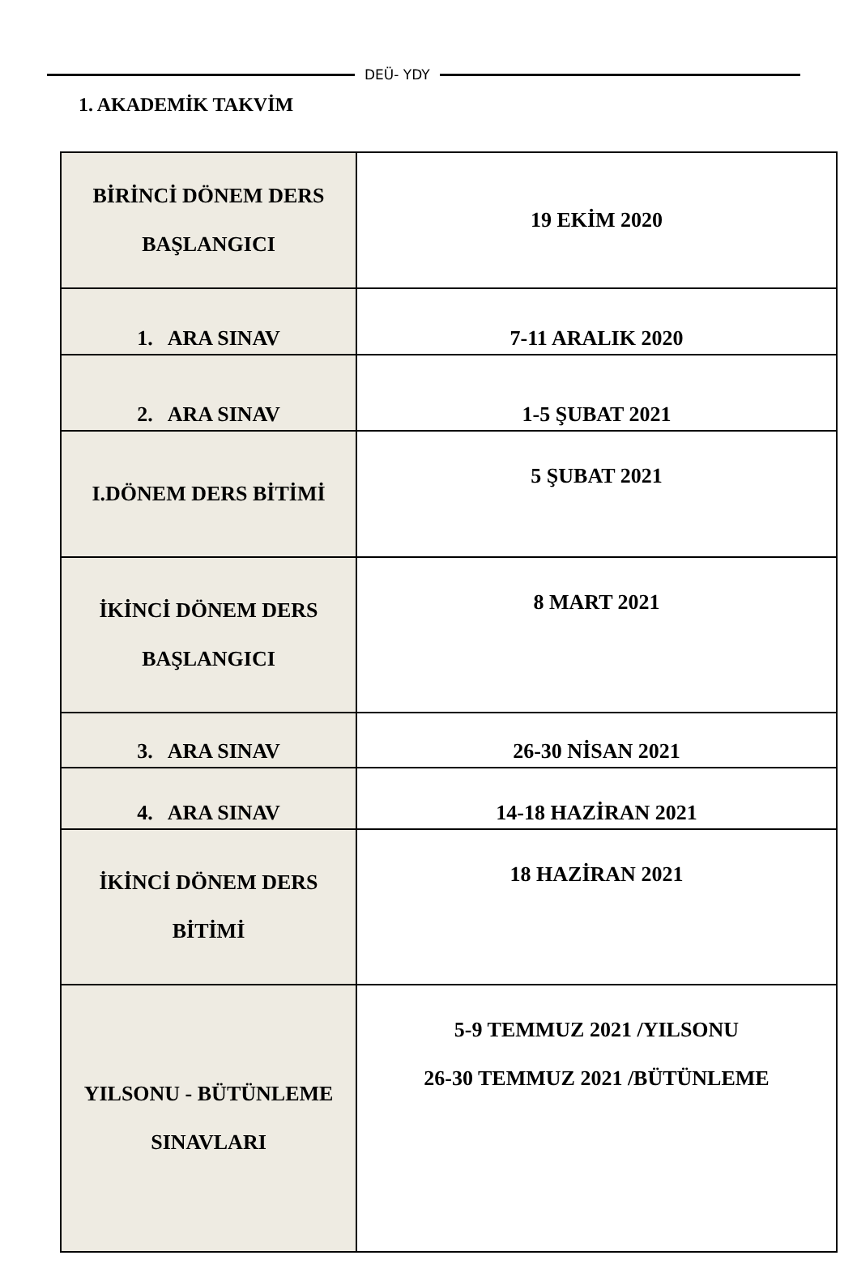DEÜ- YDY
1. AKADEMİK TAKVİM
| BİRİNCİ DÖNEM DERS BAŞLANGICI | 19 EKİM 2020 |
| 1. ARA SINAV | 7-11 ARALIK 2020 |
| 2. ARA SINAV | 1-5 ŞUBAT 2021 |
| I.DÖNEM DERS BİTİMİ | 5 ŞUBAT 2021 |
| İKİNCİ DÖNEM DERS BAŞLANGICI | 8 MART 2021 |
| 3. ARA SINAV | 26-30 NİSAN 2021 |
| 4. ARA SINAV | 14-18 HAZİRAN 2021 |
| İKİNCİ DÖNEM DERS BİTİMİ | 18 HAZİRAN 2021 |
| YILSONU - BÜTÜNLEME SINAVLARI | 5-9 TEMMUZ 2021 /YILSONU 26-30 TEMMUZ 2021 /BÜTÜNLEME |